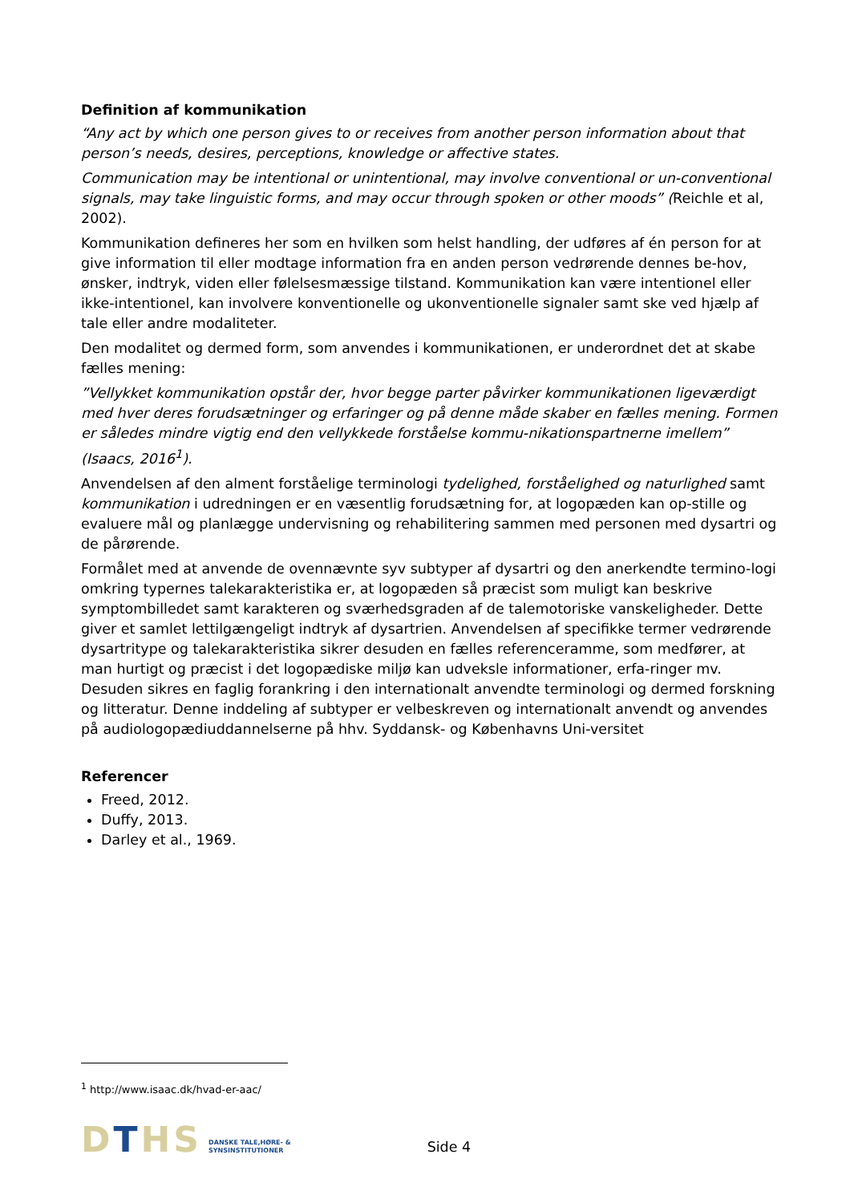Definition af kommunikation
“Any act by which one person gives to or receives from another person information about that person’s needs, desires, perceptions, knowledge or affective states.
Communication may be intentional or unintentional, may involve conventional or un-conventional signals, may take linguistic forms, and may occur through spoken or other moods” (Reichle et al, 2002).
Kommunikation defineres her som en hvilken som helst handling, der udføres af én person for at give information til eller modtage information fra en anden person vedrørende dennes be-hov, ønsker, indtryk, viden eller følelsesmæssige tilstand. Kommunikation kan være intentionel eller ikke-intentionel, kan involvere konventionelle og ukonventionelle signaler samt ske ved hjælp af tale eller andre modaliteter.
Den modalitet og dermed form, som anvendes i kommunikationen, er underordnet det at skabe fælles mening:
”Vellykket kommunikation opstår der, hvor begge parter påvirker kommunikationen ligeværdigt med hver deres forudsætninger og erfaringer og på denne måde skaber en fælles mening. Formen er således mindre vigtig end den vellykkede forståelse kommu-nikationspartnerne imellem” (Isaacs, 2016<sup>1</sup>).
Anvendelsen af den alment forståelige terminologi tydelighed, forståelighed og naturlighed samt kommunikation i udredningen er en væsentlig forudsætning for, at logopæden kan op-stille og evaluere mål og planlægge undervisning og rehabilitering sammen med personen med dysartri og de pårørende.
Formålet med at anvende de ovennævnte syv subtyper af dysartri og den anerkendte termino-logi omkring typernes talekarakteristika er, at logopæden så præcist som muligt kan beskrive symptombilledet samt karakteren og sværhedsgraden af de talemotoriske vanskeligheder. Dette giver et samlet lettilgængeligt indtryk af dysartrien. Anvendelsen af specifikke termer vedrørende dysartritype og talekarakteristika sikrer desuden en fælles referenceramme, som medfører, at man hurtigt og præcist i det logopædiske miljø kan udveksle informationer, erfa-ringer mv. Desuden sikres en faglig forankring i den internationalt anvendte terminologi og dermed forskning og litteratur. Denne inddeling af subtyper er velbeskreven og internationalt anvendt og anvendes på audiologopædiuddannelserne på hhv. Syddansk- og Københavns Uni-versitet
Referencer
Freed, 2012.
Duffy, 2013.
Darley et al., 1969.
<sup>1</sup> http://www.isaac.dk/hvad-er-aac/
DTHS
DANSKE TALE,HØRE- &
SYNSINSTITUTIONER
Side 4